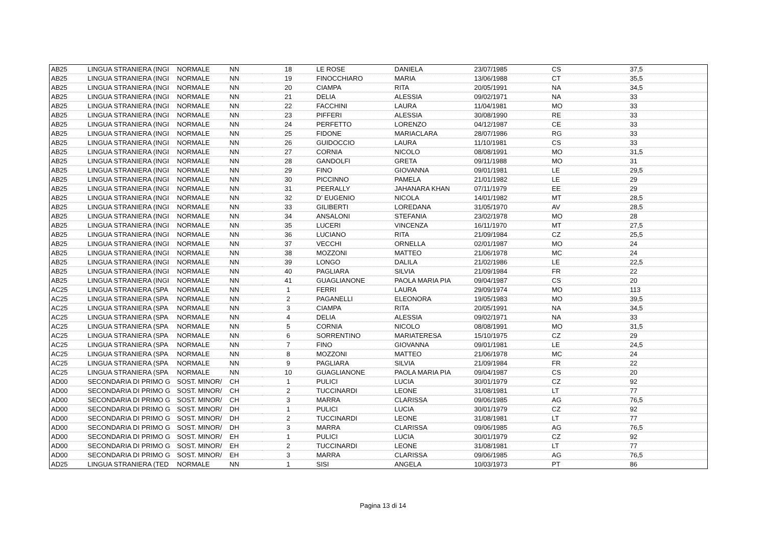| AB25 | LINGUA STRANIERA (INGI | NORMALE | NN | 18 | LE ROSE | DANIELA | 23/07/1985 | CS | 37,5 |
| AB25 | LINGUA STRANIERA (INGI | NORMALE | NN | 19 | FINOCCHIARO | MARIA | 13/06/1988 | CT | 35,5 |
| AB25 | LINGUA STRANIERA (INGI | NORMALE | NN | 20 | CIAMPA | RITA | 20/05/1991 | NA | 34,5 |
| AB25 | LINGUA STRANIERA (INGI | NORMALE | NN | 21 | DELIA | ALESSIA | 09/02/1971 | NA | 33 |
| AB25 | LINGUA STRANIERA (INGI | NORMALE | NN | 22 | FACCHINI | LAURA | 11/04/1981 | MO | 33 |
| AB25 | LINGUA STRANIERA (INGI | NORMALE | NN | 23 | PIFFERI | ALESSIA | 30/08/1990 | RE | 33 |
| AB25 | LINGUA STRANIERA (INGI | NORMALE | NN | 24 | PERFETTO | LORENZO | 04/12/1987 | CE | 33 |
| AB25 | LINGUA STRANIERA (INGI | NORMALE | NN | 25 | FIDONE | MARIACLARA | 28/07/1986 | RG | 33 |
| AB25 | LINGUA STRANIERA (INGI | NORMALE | NN | 26 | GUIDOCCIO | LAURA | 11/10/1981 | CS | 33 |
| AB25 | LINGUA STRANIERA (INGI | NORMALE | NN | 27 | CORNIA | NICOLO | 08/08/1991 | MO | 31,5 |
| AB25 | LINGUA STRANIERA (INGI | NORMALE | NN | 28 | GANDOLFI | GRETA | 09/11/1988 | MO | 31 |
| AB25 | LINGUA STRANIERA (INGI | NORMALE | NN | 29 | FINO | GIOVANNA | 09/01/1981 | LE | 29,5 |
| AB25 | LINGUA STRANIERA (INGI | NORMALE | NN | 30 | PICCINNO | PAMELA | 21/01/1982 | LE | 29 |
| AB25 | LINGUA STRANIERA (INGI | NORMALE | NN | 31 | PEERALLY | JAHANARA KHAN | 07/11/1979 | EE | 29 |
| AB25 | LINGUA STRANIERA (INGI | NORMALE | NN | 32 | D' EUGENIO | NICOLA | 14/01/1982 | MT | 28,5 |
| AB25 | LINGUA STRANIERA (INGI | NORMALE | NN | 33 | GILIBERTI | LOREDANA | 31/05/1970 | AV | 28,5 |
| AB25 | LINGUA STRANIERA (INGI | NORMALE | NN | 34 | ANSALONI | STEFANIA | 23/02/1978 | MO | 28 |
| AB25 | LINGUA STRANIERA (INGI | NORMALE | NN | 35 | LUCERI | VINCENZA | 16/11/1970 | MT | 27,5 |
| AB25 | LINGUA STRANIERA (INGI | NORMALE | NN | 36 | LUCIANO | RITA | 21/09/1984 | CZ | 25,5 |
| AB25 | LINGUA STRANIERA (INGI | NORMALE | NN | 37 | VECCHI | ORNELLA | 02/01/1987 | MO | 24 |
| AB25 | LINGUA STRANIERA (INGI | NORMALE | NN | 38 | MOZZONI | MATTEO | 21/06/1978 | MC | 24 |
| AB25 | LINGUA STRANIERA (INGI | NORMALE | NN | 39 | LONGO | DALILA | 21/02/1986 | LE | 22,5 |
| AB25 | LINGUA STRANIERA (INGI | NORMALE | NN | 40 | PAGLIARA | SILVIA | 21/09/1984 | FR | 22 |
| AB25 | LINGUA STRANIERA (INGI | NORMALE | NN | 41 | GUAGLIANONE | PAOLA MARIA PIA | 09/04/1987 | CS | 20 |
| AC25 | LINGUA STRANIERA (SPA | NORMALE | NN | 1 | FERRI | LAURA | 29/09/1974 | MO | 113 |
| AC25 | LINGUA STRANIERA (SPA | NORMALE | NN | 2 | PAGANELLI | ELEONORA | 19/05/1983 | MO | 39,5 |
| AC25 | LINGUA STRANIERA (SPA | NORMALE | NN | 3 | CIAMPA | RITA | 20/05/1991 | NA | 34,5 |
| AC25 | LINGUA STRANIERA (SPA | NORMALE | NN | 4 | DELIA | ALESSIA | 09/02/1971 | NA | 33 |
| AC25 | LINGUA STRANIERA (SPA | NORMALE | NN | 5 | CORNIA | NICOLO | 08/08/1991 | MO | 31,5 |
| AC25 | LINGUA STRANIERA (SPA | NORMALE | NN | 6 | SORRENTINO | MARIATERESA | 15/10/1975 | CZ | 29 |
| AC25 | LINGUA STRANIERA (SPA | NORMALE | NN | 7 | FINO | GIOVANNA | 09/01/1981 | LE | 24,5 |
| AC25 | LINGUA STRANIERA (SPA | NORMALE | NN | 8 | MOZZONI | MATTEO | 21/06/1978 | MC | 24 |
| AC25 | LINGUA STRANIERA (SPA | NORMALE | NN | 9 | PAGLIARA | SILVIA | 21/09/1984 | FR | 22 |
| AC25 | LINGUA STRANIERA (SPA | NORMALE | NN | 10 | GUAGLIANONE | PAOLA MARIA PIA | 09/04/1987 | CS | 20 |
| AD00 | SECONDARIA DI PRIMO G | SOST. MINOR/ | CH | 1 | PULICI | LUCIA | 30/01/1979 | CZ | 92 |
| AD00 | SECONDARIA DI PRIMO G | SOST. MINOR/ | CH | 2 | TUCCINARDI | LEONE | 31/08/1981 | LT | 77 |
| AD00 | SECONDARIA DI PRIMO G | SOST. MINOR/ | CH | 3 | MARRA | CLARISSA | 09/06/1985 | AG | 76,5 |
| AD00 | SECONDARIA DI PRIMO G | SOST. MINOR/ | DH | 1 | PULICI | LUCIA | 30/01/1979 | CZ | 92 |
| AD00 | SECONDARIA DI PRIMO G | SOST. MINOR/ | DH | 2 | TUCCINARDI | LEONE | 31/08/1981 | LT | 77 |
| AD00 | SECONDARIA DI PRIMO G | SOST. MINOR/ | DH | 3 | MARRA | CLARISSA | 09/06/1985 | AG | 76,5 |
| AD00 | SECONDARIA DI PRIMO G | SOST. MINOR/ | EH | 1 | PULICI | LUCIA | 30/01/1979 | CZ | 92 |
| AD00 | SECONDARIA DI PRIMO G | SOST. MINOR/ | EH | 2 | TUCCINARDI | LEONE | 31/08/1981 | LT | 77 |
| AD00 | SECONDARIA DI PRIMO G | SOST. MINOR/ | EH | 3 | MARRA | CLARISSA | 09/06/1985 | AG | 76,5 |
| AD25 | LINGUA STRANIERA (TED | NORMALE | NN | 1 | SISI | ANGELA | 10/03/1973 | PT | 86 |
Pagina 13 di 14